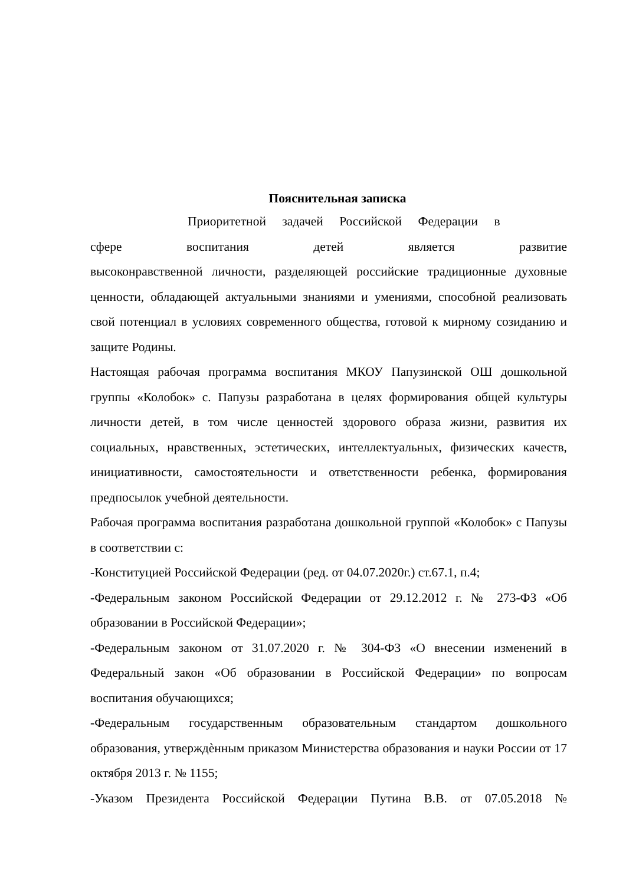Пояснительная записка
Приоритетной задачей Российской Федерации в
сфере воспитания детей является развитие
высоконравственной личности, разделяющей российские традиционные духовные ценности, обладающей актуальными знаниями и умениями, способной реализовать свой потенциал в условиях современного общества, готовой к мирному созиданию и защите Родины.
Настоящая рабочая программа воспитания МКОУ Папузинской ОШ дошкольной группы «Колобок» с. Папузы разработана в целях формирования общей культуры личности детей, в том числе ценностей здорового образа жизни, развития их социальных, нравственных, эстетических, интеллектуальных, физических качеств, инициативности, самостоятельности и ответственности ребенка, формирования предпосылок учебной деятельности.
Рабочая программа воспитания разработана дошкольной группой «Колобок» с Папузы в соответствии с:
-Конституцией Российской Федерации (ред. от 04.07.2020г.) ст.67.1, п.4;
-Федеральным законом Российской Федерации от 29.12.2012 г. № 273-ФЗ «Об образовании в Российской Федерации»;
-Федеральным законом от 31.07.2020 г. № 304-ФЗ «О внесении изменений в Федеральный закон «Об образовании в Российской Федерации» по вопросам воспитания обучающихся;
-Федеральным государственным образовательным стандартом дошкольного образования, утверждѐнным приказом Министерства образования и науки России от 17 октября 2013 г. № 1155;
-Указом Президента Российской Федерации Путина В.В. от 07.05.2018 №